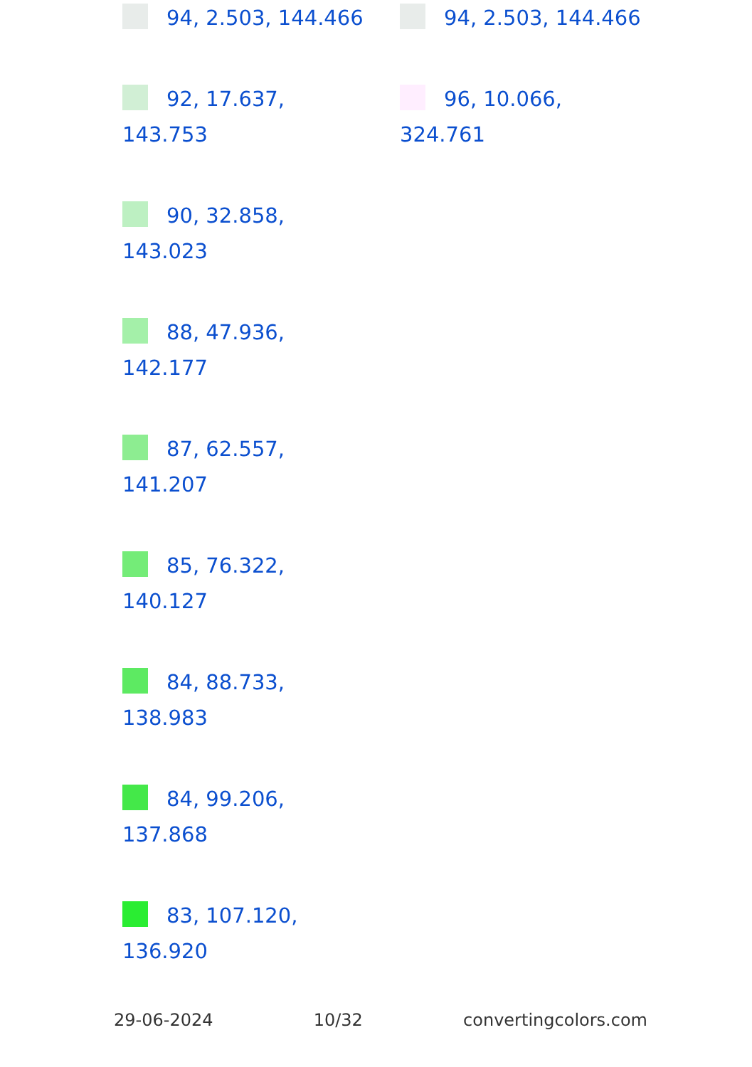94, 2.503, 144.466
92, 17.637,
143.753
90, 32.858,
143.023
88, 47.936,
142.177
87, 62.557,
141.207
85, 76.322,
140.127
84, 88.733,
138.983
84, 99.206,
137.868
83, 107.120,
136.920
94, 2.503, 144.466
96, 10.066,
324.761
29-06-2024 10/32 convertingcolors.com